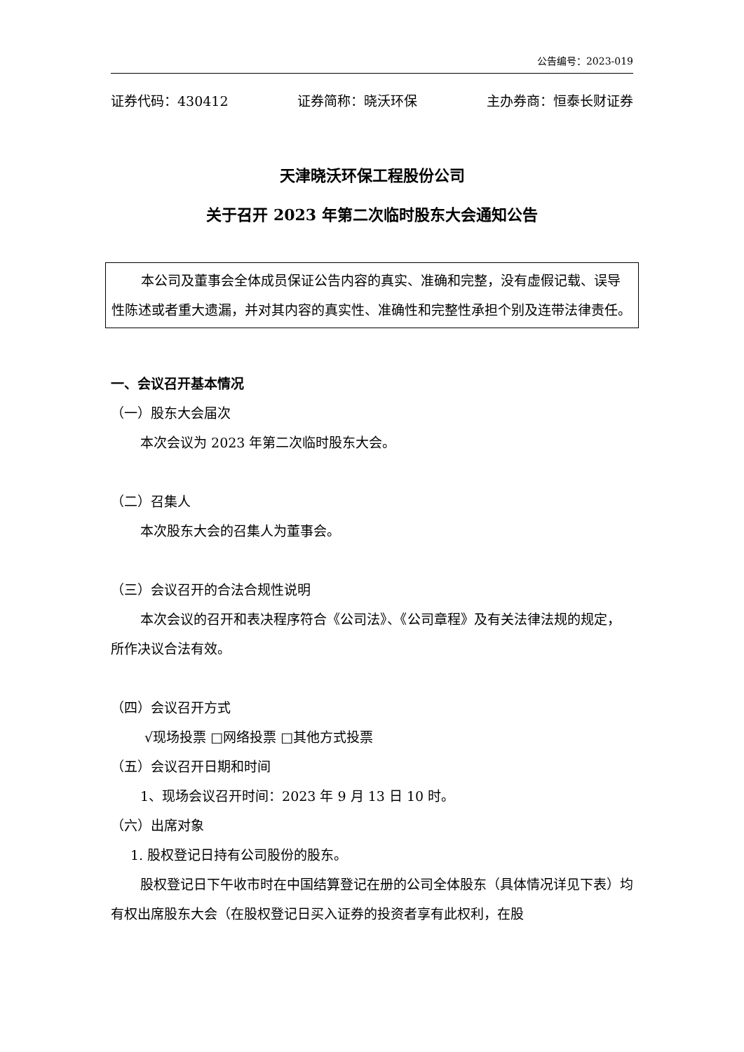公告编号：2023-019
证券代码：430412 证券简称：晓沃环保 主办券商：恒泰长财证券
天津晓沃环保工程股份公司
关于召开 2023 年第二次临时股东大会通知公告
本公司及董事会全体成员保证公告内容的真实、准确和完整，没有虚假记载、误导性陈述或者重大遗漏，并对其内容的真实性、准确性和完整性承担个别及连带法律责任。
一、会议召开基本情况
（一）股东大会届次
本次会议为 2023 年第二次临时股东大会。
（二）召集人
本次股东大会的召集人为董事会。
（三）会议召开的合法合规性说明
本次会议的召开和表决程序符合《公司法》、《公司章程》及有关法律法规的规定，所作决议合法有效。
（四）会议召开方式
√现场投票 □网络投票 □其他方式投票
（五）会议召开日期和时间
1、现场会议召开时间：2023 年 9 月 13 日 10 时。
（六）出席对象
1. 股权登记日持有公司股份的股东。
股权登记日下午收市时在中国结算登记在册的公司全体股东（具体情况详见下表）均有权出席股东大会（在股权登记日买入证券的投资者享有此权利，在股